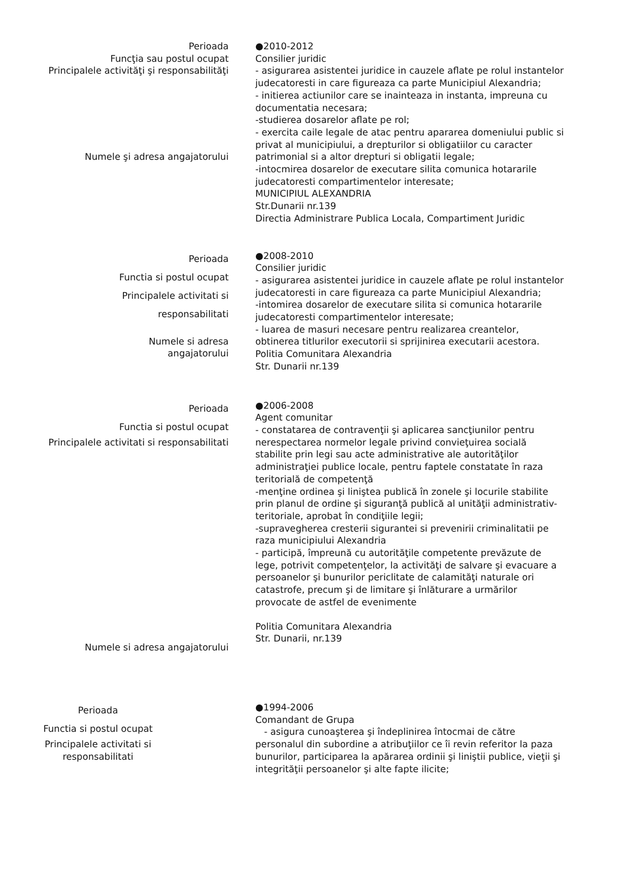Perioada
Funcţia sau postul ocupat
Principalele activităţi şi responsabilităţi
Numele şi adresa angajatorului
●2010-2012
Consilier juridic
- asigurarea asistentei juridice in cauzele aflate pe rolul instantelor judecatoresti in care figureaza ca parte Municipiul Alexandria;
- initierea actiunilor care se inainteaza in instanta, impreuna cu documentatia necesara;
-studierea dosarelor aflate pe rol;
- exercita caile legale de atac pentru apararea domeniului public si privat al municipiului, a drepturilor si obligatiilor cu caracter patrimonial si a altor drepturi si obligatii legale;
-intocmirea dosarelor de executare silita comunica hotararile judecatoresti compartimentelor interesate;
MUNICIPIUL ALEXANDRIA
Str.Dunarii nr.139
Directia Administrare Publica Locala, Compartiment Juridic
Perioada
Functia si postul ocupat
Principalele activitati si
responsabilitati
Numele si adresa
angajatorului
●2008-2010
Consilier juridic
- asigurarea asistentei juridice in cauzele aflate pe rolul instantelor judecatoresti in care figureaza ca parte Municipiul Alexandria;
-intomirea dosarelor de executare silita si comunica hotararile judecatoresti compartimentelor interesate;
- luarea de masuri necesare pentru realizarea creantelor, obtinerea titlurilor executorii si sprijinirea executarii acestora.
Politia Comunitara Alexandria
Str. Dunarii nr.139
Perioada
Functia si postul ocupat
Principalele activitati si responsabilitati
Numele si adresa angajatorului
●2006-2008
Agent comunitar
- constatarea de contravenţii şi aplicarea sancţiunilor pentru nerespectarea normelor legale privind convieţuirea socială stabilite prin legi sau acte administrative ale autorităţilor administraţiei publice locale, pentru faptele constatate în raza teritorială de competenţă
-menţine ordinea şi liniştea publică în zonele şi locurile stabilite prin planul de ordine şi siguranţă publică al unităţii administrativ-teritoriale, aprobat în condiţiile legii;
-supravegherea cresterii sigurantei si prevenirii criminalitatii pe raza municipiului Alexandria
- participă, împreună cu autorităţile competente prevăzute de lege, potrivit competenţelor, la activităţi de salvare şi evacuare a persoanelor şi bunurilor periclitate de calamităţi naturale ori catastrofe, precum şi de limitare şi înlăturare a urmărilor provocate de astfel de evenimente
Politia Comunitara Alexandria
Str. Dunarii, nr.139
Perioada
Functia si postul ocupat
Principalele activitati si
responsabilitati
●1994-2006
Comandant de Grupa
- asigura cunoaşterea şi îndeplinirea întocmai de către personalul din subordine a atribuţiilor ce îi revin referitor la paza bunurilor, participarea la apărarea ordinii şi liniştii publice, vieţii şi integrităţii persoanelor şi alte fapte ilicite;